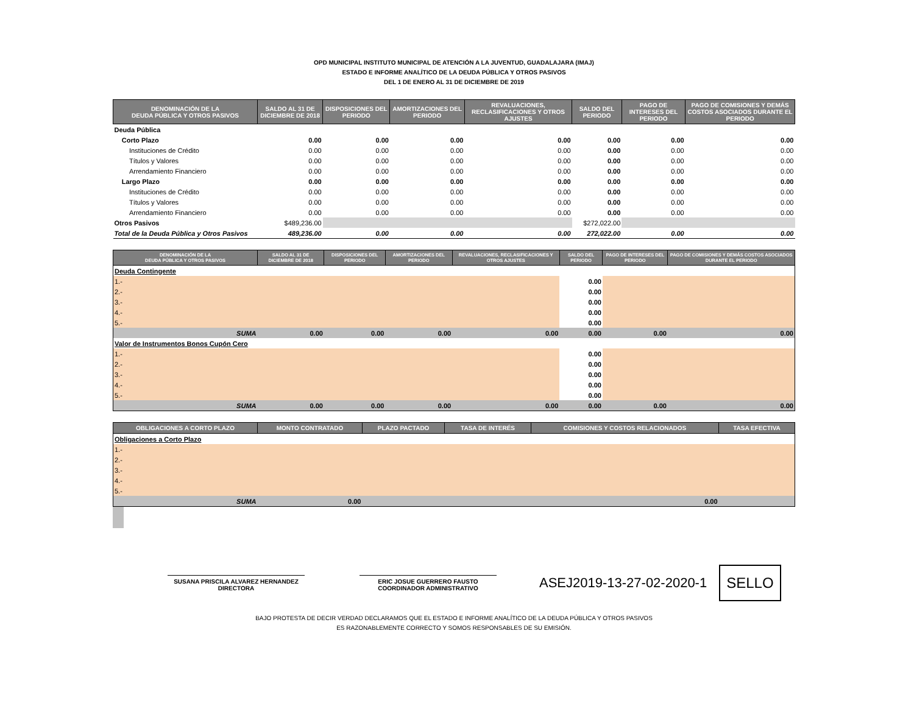OPD MUNICIPAL INSTITUTO MUNICIPAL DE ATENCIÓN A LA JUVENTUD, GUADALAJARA (IMAJ)
ESTADO E INFORME ANALÍTICO DE LA DEUDA PÚBLICA Y OTROS PASIVOS
DEL 1 DE ENERO AL 31 DE DICIEMBRE DE 2019
| DENOMINACIÓN DE LA DEUDA PÚBLICA Y OTROS PASIVOS | SALDO AL 31 DE DICIEMBRE DE 2018 | DISPOSICIONES DEL PERIODO | AMORTIZACIONES DEL PERIODO | REVALUACIONES, RECLASIFICACIONES Y OTROS AJUSTES | SALDO DEL PERIODO | PAGO DE INTERESES DEL PERIODO | PAGO DE COMISIONES Y DEMÁS COSTOS ASOCIADOS DURANTE EL PERIODO |
| --- | --- | --- | --- | --- | --- | --- | --- |
| Deuda Pública | | | | | | | |
| Corto Plazo | 0.00 | 0.00 | 0.00 | 0.00 | 0.00 | 0.00 | 0.00 |
| Instituciones de Crédito | 0.00 | 0.00 | 0.00 | 0.00 | 0.00 | 0.00 | 0.00 |
| Títulos y Valores | 0.00 | 0.00 | 0.00 | 0.00 | 0.00 | 0.00 | 0.00 |
| Arrendamiento Financiero | 0.00 | 0.00 | 0.00 | 0.00 | 0.00 | 0.00 | 0.00 |
| Largo Plazo | 0.00 | 0.00 | 0.00 | 0.00 | 0.00 | 0.00 | 0.00 |
| Instituciones de Crédito | 0.00 | 0.00 | 0.00 | 0.00 | 0.00 | 0.00 | 0.00 |
| Títulos y Valores | 0.00 | 0.00 | 0.00 | 0.00 | 0.00 | 0.00 | 0.00 |
| Arrendamiento Financiero | 0.00 | 0.00 | 0.00 | 0.00 | 0.00 | 0.00 | 0.00 |
| Otros Pasivos | $489,236.00 | | | | $272,022.00 | | |
| Total de la Deuda Pública y Otros Pasivos | 489,236.00 | 0.00 | 0.00 | 0.00 | 272,022.00 | 0.00 | 0.00 |
| DENOMINACIÓN DE LA DEUDA PÚBLICA Y OTROS PASIVOS | SALDO AL 31 DE DICIEMBRE DE 2018 | DISPOSICIONES DEL PERIODO | AMORTIZACIONES DEL PERIODO | REVALUACIONES, RECLASIFICACIONES Y OTROS AJUSTES | SALDO DEL PERIODO | PAGO DE INTERESES DEL PERIODO | PAGO DE COMISIONES Y DEMÁS COSTOS ASOCIADOS DURANTE EL PERIODO |
| --- | --- | --- | --- | --- | --- | --- | --- |
| Deuda Contingente | | | | | | | |
| 1.- | | | | | 0.00 | | |
| 2.- | | | | | 0.00 | | |
| 3.- | | | | | 0.00 | | |
| 4.- | | | | | 0.00 | | |
| 5.- | | | | | 0.00 | | |
| SUMA | 0.00 | 0.00 | 0.00 | 0.00 | 0.00 | 0.00 | 0.00 |
| Valor de Instrumentos Bonos Cupón Cero | | | | | | | |
| 1.- | | | | | 0.00 | | |
| 2.- | | | | | 0.00 | | |
| 3.- | | | | | 0.00 | | |
| 4.- | | | | | 0.00 | | |
| 5.- | | | | | 0.00 | | |
| SUMA | 0.00 | 0.00 | 0.00 | 0.00 | 0.00 | 0.00 | 0.00 |
| OBLIGACIONES A CORTO PLAZO | MONTO CONTRATADO | PLAZO PACTADO | TASA DE INTERÉS | COMISIONES Y COSTOS RELACIONADOS | TASA EFECTIVA |
| --- | --- | --- | --- | --- | --- |
| Obligaciones a Corto Plazo | | | | | |
| 1.- | | | | | |
| 2.- | | | | | |
| 3.- | | | | | |
| 4.- | | | | | |
| 5.- | | | | | |
| SUMA | 0.00 | | | 0.00 | |
SUSANA PRISCILA ALVAREZ HERNANDEZ
DIRECTORA
ERIC JOSUE GUERRERO FAUSTO
COORDINADOR ADMINISTRATIVO
ASEJ2019-13-27-02-2020-1
SELLO
BAJO PROTESTA DE DECIR VERDAD DECLARAMOS QUE EL ESTADO E INFORME ANALÍTICO DE LA DEUDA PÚBLICA Y OTROS PASIVOS
ES RAZONABLEMENTE CORRECTO Y SOMOS RESPONSABLES DE SU EMISIÓN.